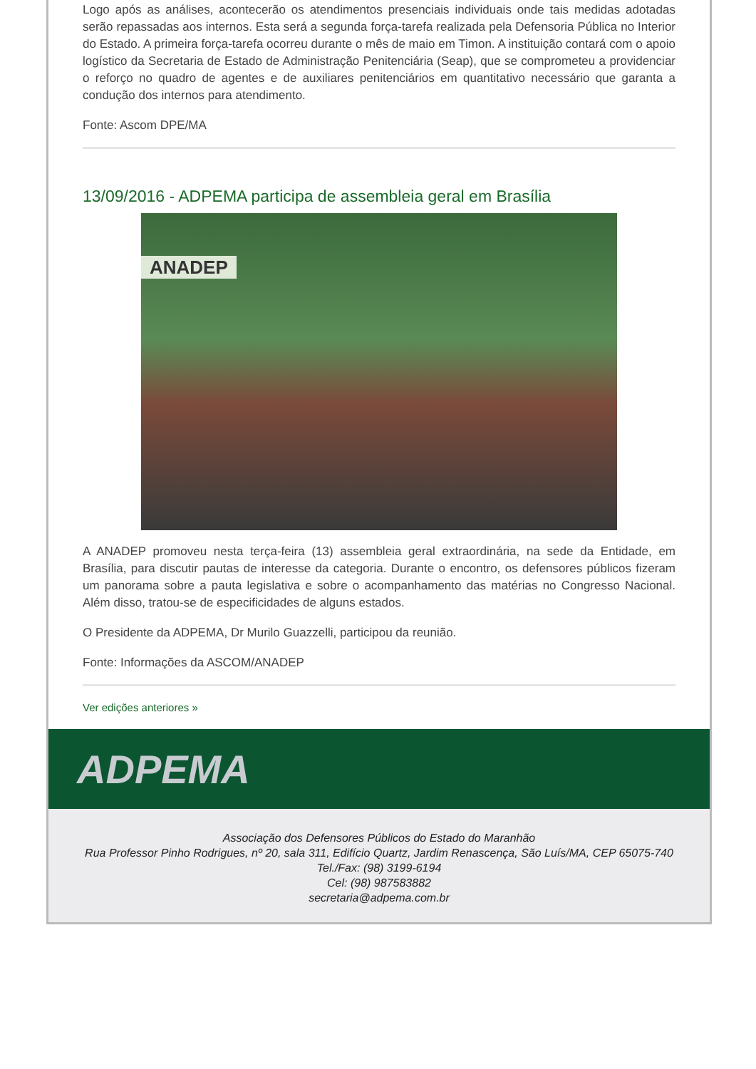Logo após as análises, acontecerão os atendimentos presenciais individuais onde tais medidas adotadas serão repassadas aos internos. Esta será a segunda força-tarefa realizada pela Defensoria Pública no Interior do Estado. A primeira força-tarefa ocorreu durante o mês de maio em Timon. A instituição contará com o apoio logístico da Secretaria de Estado de Administração Penitenciária (Seap), que se comprometeu a providenciar o reforço no quadro de agentes e de auxiliares penitenciários em quantitativo necessário que garanta a condução dos internos para atendimento.
Fonte: Ascom DPE/MA
13/09/2016 - ADPEMA participa de assembleia geral em Brasília
ANADEP
A ANADEP promoveu nesta terça-feira (13) assembleia geral extraordinária, na sede da Entidade, em Brasília, para discutir pautas de interesse da categoria. Durante o encontro, os defensores públicos fizeram um panorama sobre a pauta legislativa e sobre o acompanhamento das matérias no Congresso Nacional. Além disso, tratou-se de especificidades de alguns estados.
O Presidente da ADPEMA, Dr Murilo Guazzelli, participou da reunião.
Fonte: Informações da ASCOM/ANADEP
Ver edições anteriores »
ADPEMA
Associação dos Defensores Públicos do Estado do Maranhão
Rua Professor Pinho Rodrigues, nº 20, sala 311, Edifício Quartz, Jardim Renascença, São Luís/MA, CEP 65075-740
Tel./Fax: (98) 3199-6194
Cel: (98) 987583882
secretaria@adpema.com.br